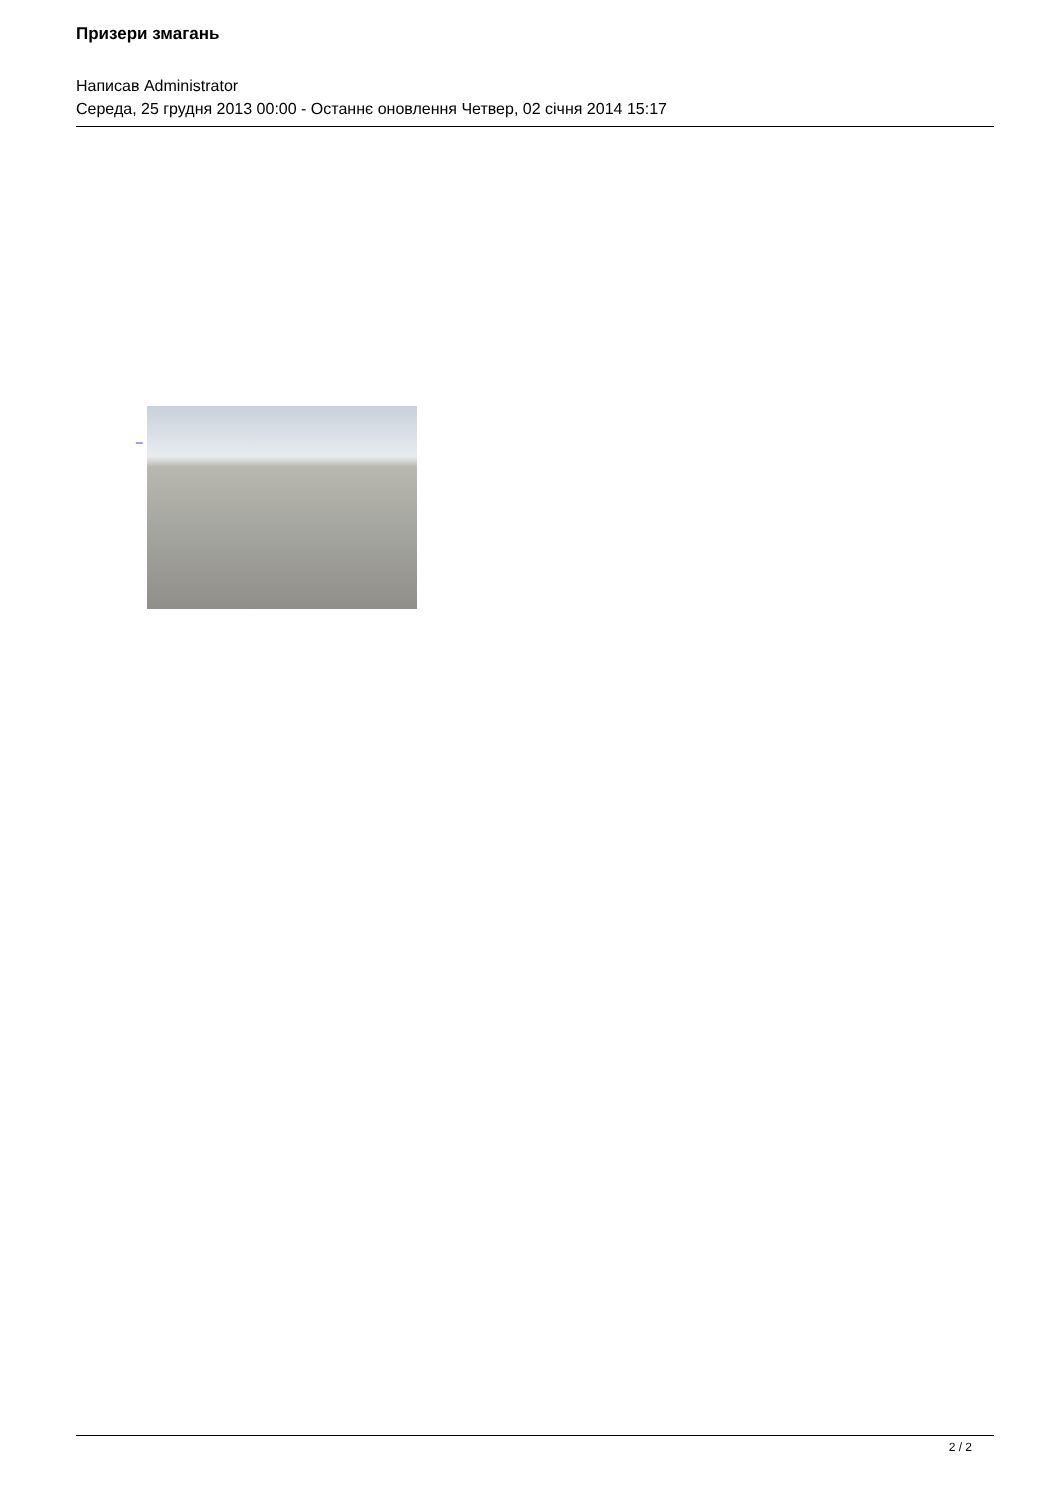Призери змагань
Написав Administrator
Середа, 25 грудня 2013 00:00 - Останнє оновлення Четвер, 02 січня 2014 15:17
_
2 / 2